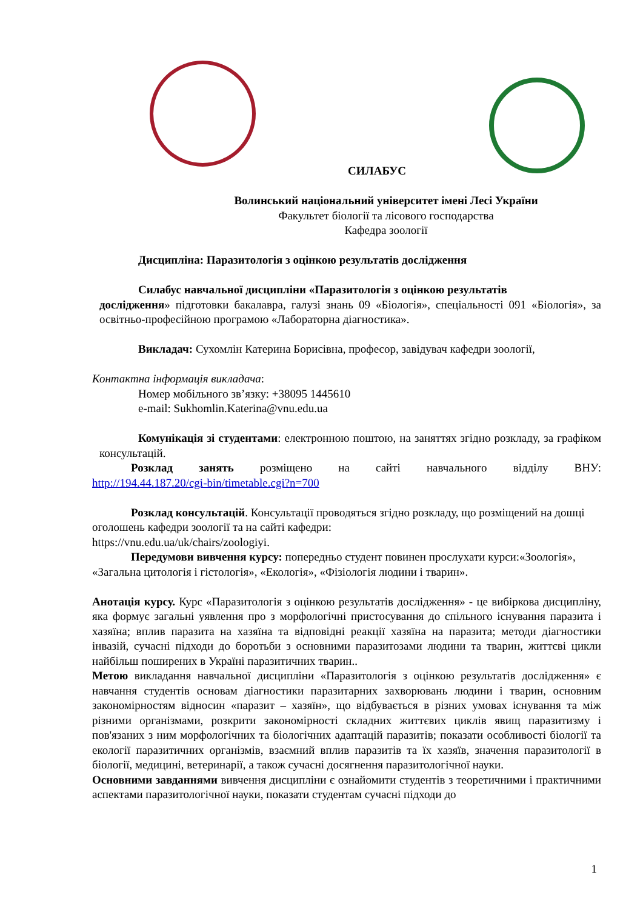СИЛАБУС
Волинський національний університет імені Лесі України
Факультет біології та лісового господарства
Кафедра зоології
Дисципліна: Паразитологія з оцінкою результатів дослідження
Силабус навчальної дисципліни «Паразитологія з оцінкою результатів
дослідження» підготовки бакалавра, галузі знань 09 «Біологія», спеціальності 091 «Біологія», за освітньо-професійною програмою «Лабораторна діагностика».
Викладач: Сухомлін Катерина Борисівна, професор, завідувач кафедри зоології,
Контактна інформація викладача:
Номер мобільного зв’язку: +38095 1445610
e-mail: Sukhomlin.Katerina@vnu.edu.ua
Комунікація зі студентами: електронною поштою, на заняттях згідно розкладу, за графіком консультацій.
Розклад занять розміщено на сайті навчального відділу ВНУ:
http://194.44.187.20/cgi-bin/timetable.cgi?n=700
Розклад консультацій. Консультації проводяться згідно розкладу, що розміщений на дошці оголошень кафедри зоології та на сайті кафедри:
https://vnu.edu.ua/uk/chairs/zoologiyi.
Передумови вивчення курсу: попередньо студент повинен прослухати курси:«Зоологія», «Загальна цитологія і гістологія», «Екологія», «Фізіологія людини і тварин».
Анотація курсу. Курс «Паразитологія з оцінкою результатів дослідження» - це вибіркова дисципліну, яка формує загальні уявлення про з морфологічні пристосування до спільного існування паразита і хазяїна; вплив паразита на хазяїна та відповідні реакції хазяїна на паразита; методи діагностики інвазій, сучасні підходи до боротьби з основними паразитозами людини та тварин, життєві цикли найбільш поширених в Україні паразитичних тварин..
Метою викладання навчальної дисципліни «Паразитологія з оцінкою результатів дослідження» є навчання студентів основам діагностики паразитарних захворювань людини і тварин, основним закономірностям відносин «паразит – хазяїн», що відбувається в різних умовах існування та між різними організмами, розкрити закономірності складних життєвих циклів явищ паразитизму і пов'язаних з ним морфологічних та біологічних адаптацій паразитів; показати особливості біології та екології паразитичних організмів, взаємний вплив паразитів та їх хазяїв, значення паразитології в біології, медицині, ветеринарії, а також сучасні досягнення паразитологічної науки.
Основними завданнями вивчення дисципліни є ознайомити студентів з теоретичними і практичними аспектами паразитологічної науки, показати студентам сучасні підходи до
1